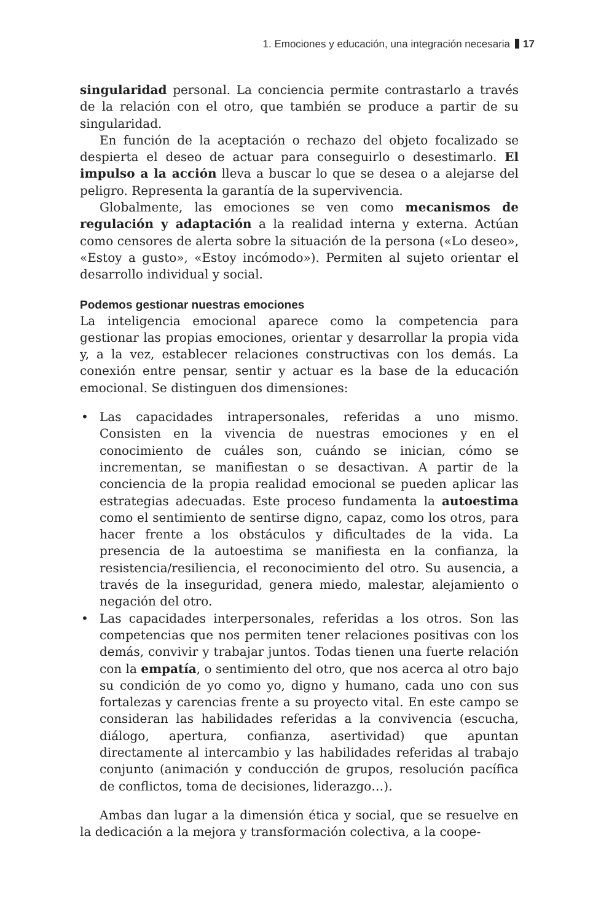1. Emociones y educación, una integración necesaria 17
singularidad personal. La conciencia permite contrastarlo a través de la relación con el otro, que también se produce a partir de su singularidad.
En función de la aceptación o rechazo del objeto focalizado se despierta el deseo de actuar para conseguirlo o desestimarlo. El impulso a la acción lleva a buscar lo que se desea o a alejarse del peligro. Representa la garantía de la supervivencia.
Globalmente, las emociones se ven como mecanismos de regulación y adaptación a la realidad interna y externa. Actúan como censores de alerta sobre la situación de la persona («Lo deseo», «Estoy a gusto», «Estoy incómodo»). Permiten al sujeto orientar el desarrollo individual y social.
Podemos gestionar nuestras emociones
La inteligencia emocional aparece como la competencia para gestionar las propias emociones, orientar y desarrollar la propia vida y, a la vez, establecer relaciones constructivas con los demás. La conexión entre pensar, sentir y actuar es la base de la educación emocional. Se distinguen dos dimensiones:
• Las capacidades intrapersonales, referidas a uno mismo. Consisten en la vivencia de nuestras emociones y en el conocimiento de cuáles son, cuándo se inician, cómo se incrementan, se manifiestan o se desactivan. A partir de la conciencia de la propia realidad emocional se pueden aplicar las estrategias adecuadas. Este proceso fundamenta la autoestima como el sentimiento de sentirse digno, capaz, como los otros, para hacer frente a los obstáculos y dificultades de la vida. La presencia de la autoestima se manifiesta en la confianza, la resistencia/resiliencia, el reconocimiento del otro. Su ausencia, a través de la inseguridad, genera miedo, malestar, alejamiento o negación del otro.
• Las capacidades interpersonales, referidas a los otros. Son las competencias que nos permiten tener relaciones positivas con los demás, convivir y trabajar juntos. Todas tienen una fuerte relación con la empatía, o sentimiento del otro, que nos acerca al otro bajo su condición de yo como yo, digno y humano, cada uno con sus fortalezas y carencias frente a su proyecto vital. En este campo se consideran las habilidades referidas a la convivencia (escucha, diálogo, apertura, confianza, asertividad) que apuntan directamente al intercambio y las habilidades referidas al trabajo conjunto (animación y conducción de grupos, resolución pacífica de conflictos, toma de decisiones, liderazgo…).
Ambas dan lugar a la dimensión ética y social, que se resuelve en la dedicación a la mejora y transformación colectiva, a la coope-